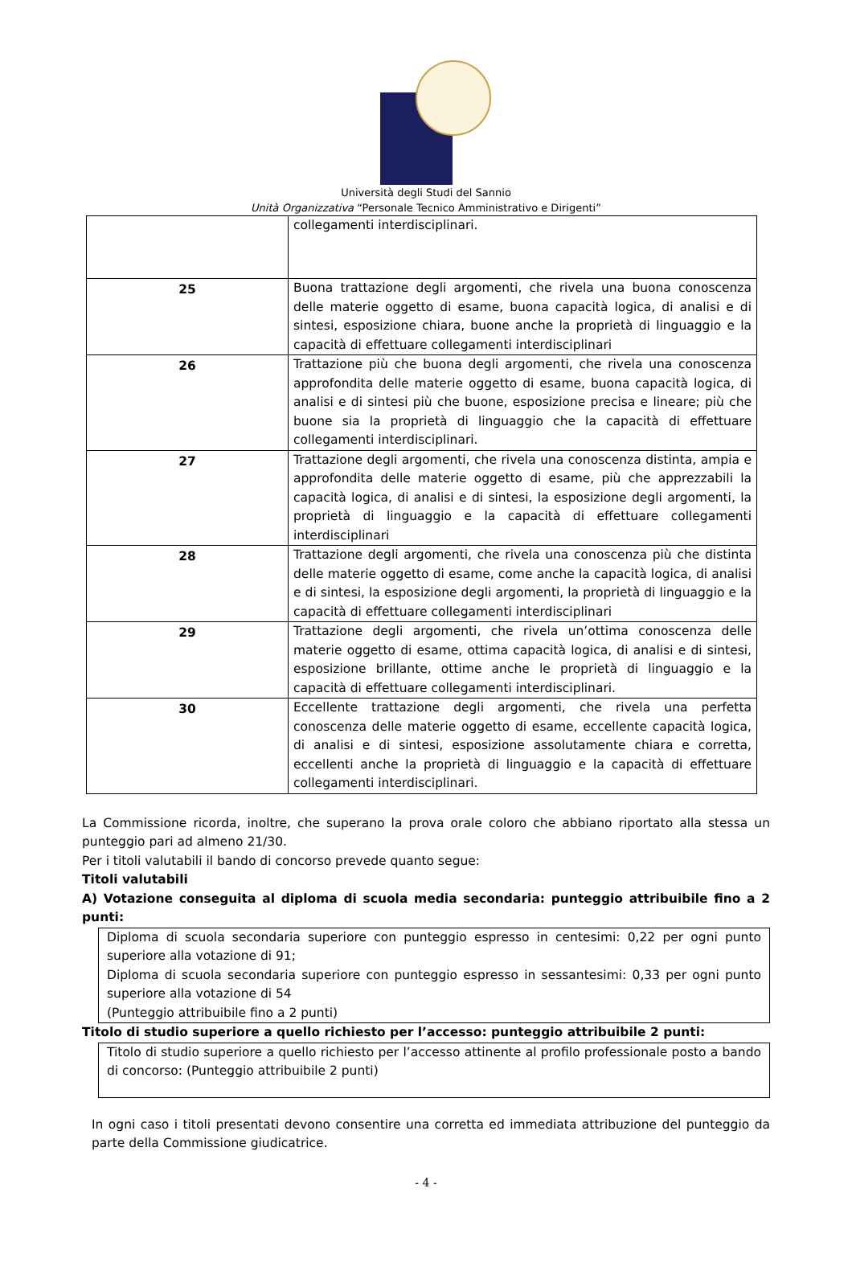Università degli Studi del Sannio
Unità Organizzativa “Personale Tecnico Amministrativo e Dirigenti”
| | collegamenti interdisciplinari. |
| 25 | Buona trattazione degli argomenti, che rivela una buona conoscenza delle materie oggetto di esame, buona capacità logica, di analisi e di sintesi, esposizione chiara, buone anche la proprietà di linguaggio e la capacità di effettuare collegamenti interdisciplinari |
| 26 | Trattazione più che buona degli argomenti, che rivela una conoscenza approfondita delle materie oggetto di esame, buona capacità logica, di analisi e di sintesi più che buone, esposizione precisa e lineare; più che buone sia la proprietà di linguaggio che la capacità di effettuare collegamenti interdisciplinari. |
| 27 | Trattazione degli argomenti, che rivela una conoscenza distinta, ampia e approfondita delle materie oggetto di esame, più che apprezzabili la capacità logica, di analisi e di sintesi, la esposizione degli argomenti, la proprietà di linguaggio e la capacità di effettuare collegamenti interdisciplinari |
| 28 | Trattazione degli argomenti, che rivela una conoscenza più che distinta delle materie oggetto di esame, come anche la capacità logica, di analisi e di sintesi, la esposizione degli argomenti, la proprietà di linguaggio e la capacità di effettuare collegamenti interdisciplinari |
| 29 | Trattazione degli argomenti, che rivela un’ottima conoscenza delle materie oggetto di esame, ottima capacità logica, di analisi e di sintesi, esposizione brillante, ottime anche le proprietà di linguaggio e la capacità di effettuare collegamenti interdisciplinari. |
| 30 | Eccellente trattazione degli argomenti, che rivela una perfetta conoscenza delle materie oggetto di esame, eccellente capacità logica, di analisi e di sintesi, esposizione assolutamente chiara e corretta, eccellenti anche la proprietà di linguaggio e la capacità di effettuare collegamenti interdisciplinari. |
La Commissione ricorda, inoltre, che superano la prova orale coloro che abbiano riportato alla stessa un punteggio pari ad almeno 21/30.
Per i titoli valutabili il bando di concorso prevede quanto segue:
Titoli valutabili
A) Votazione conseguita al diploma di scuola media secondaria: punteggio attribuibile fino a 2 punti:
Diploma di scuola secondaria superiore con punteggio espresso in centesimi: 0,22 per ogni punto superiore alla votazione di 91;
Diploma di scuola secondaria superiore con punteggio espresso in sessantesimi: 0,33 per ogni punto superiore alla votazione di 54
(Punteggio attribuibile fino a 2 punti)
Titolo di studio superiore a quello richiesto per l’accesso: punteggio attribuibile 2 punti:
Titolo di studio superiore a quello richiesto per l’accesso attinente al profilo professionale posto a bando di concorso: (Punteggio attribuibile 2 punti)
In ogni caso i titoli presentati devono consentire una corretta ed immediata attribuzione del punteggio da parte della Commissione giudicatrice.
- 4 -